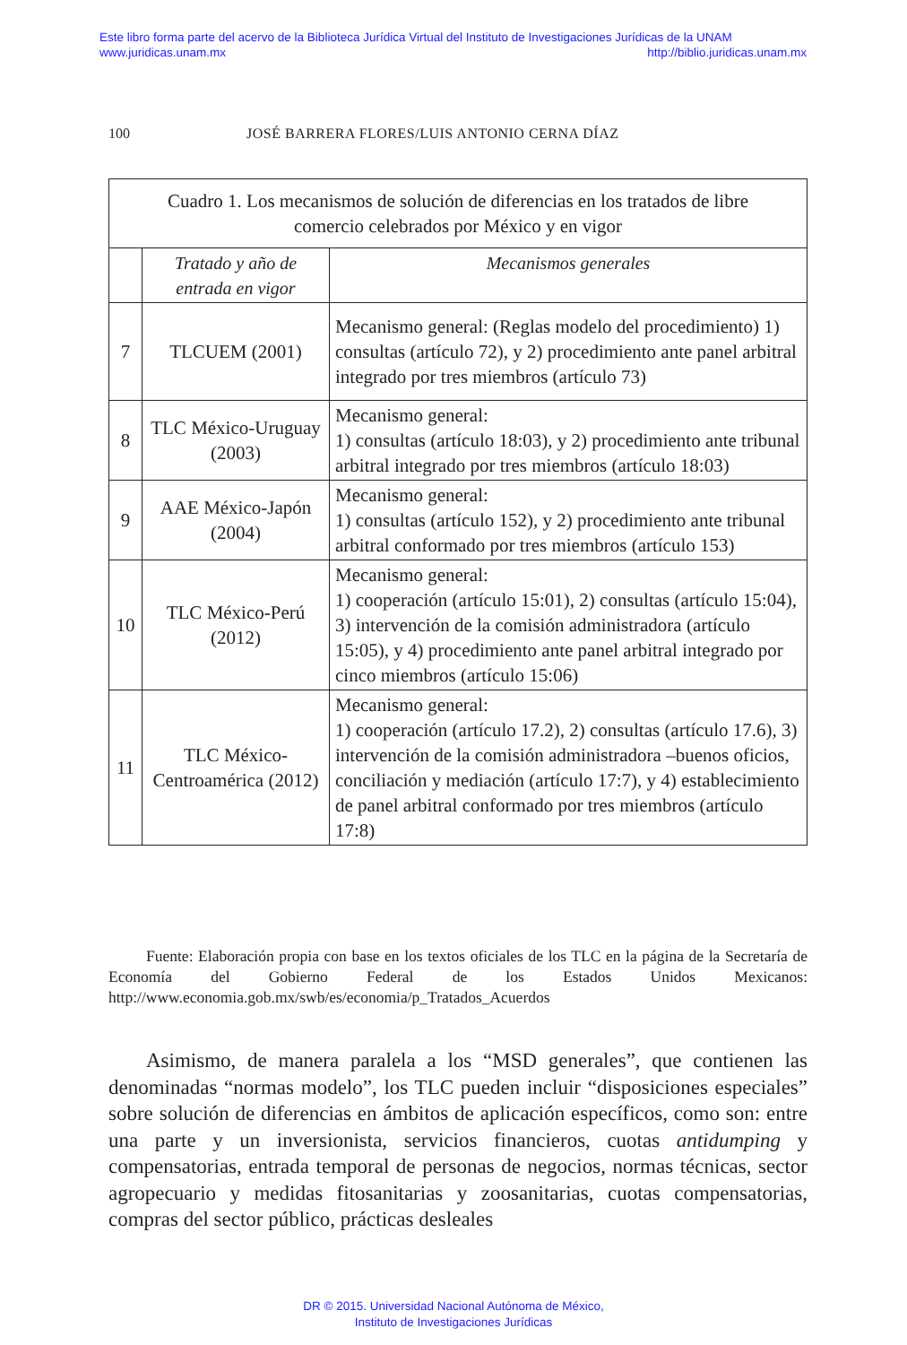Este libro forma parte del acervo de la Biblioteca Jurídica Virtual del Instituto de Investigaciones Jurídicas de la UNAM
www.juridicas.unam.mx http://biblio.juridicas.unam.mx
100 JOSÉ BARRERA FLORES/LUIS ANTONIO CERNA DÍAZ
| Cuadro 1. Los mecanismos de solución de diferencias en los tratados de libre comercio celebrados por México y en vigor | | |
| | Tratado y año de entrada en vigor | Mecanismos generales |
| 7 | TLCUEM (2001) | Mecanismo general: (Reglas modelo del procedimiento) 1) consultas (artículo 72), y 2) procedimiento ante panel arbitral integrado por tres miembros (artículo 73) |
| 8 | TLC México-Uruguay (2003) | Mecanismo general: 1) consultas (artículo 18:03), y 2) procedimiento ante tribunal arbitral integrado por tres miembros (artículo 18:03) |
| 9 | AAE México-Japón (2004) | Mecanismo general: 1) consultas (artículo 152), y 2) procedimiento ante tribunal arbitral conformado por tres miembros (artículo 153) |
| 10 | TLC México-Perú (2012) | Mecanismo general: 1) cooperación (artículo 15:01), 2) consultas (artículo 15:04), 3) intervención de la comisión administradora (artículo 15:05), y 4) procedimiento ante panel arbitral integrado por cinco miembros (artículo 15:06) |
| 11 | TLC México-Centroamérica (2012) | Mecanismo general: 1) cooperación (artículo 17.2), 2) consultas (artículo 17.6), 3) intervención de la comisión administradora –buenos oficios, conciliación y mediación (artículo 17:7), y 4) establecimiento de panel arbitral conformado por tres miembros (artículo 17:8) |
Fuente: Elaboración propia con base en los textos oficiales de los TLC en la página de la Secretaría de Economía del Gobierno Federal de los Estados Unidos Mexicanos: http://www.economia.gob.mx/swb/es/economia/p_Tratados_Acuerdos
Asimismo, de manera paralela a los “MSD generales”, que contienen las denominadas “normas modelo”, los TLC pueden incluir “disposiciones especiales” sobre solución de diferencias en ámbitos de aplicación específicos, como son: entre una parte y un inversionista, servicios financieros, cuotas antidumping y compensatorias, entrada temporal de personas de negocios, normas técnicas, sector agropecuario y medidas fitosanitarias y zoosanitarias, cuotas compensatorias, compras del sector público, prácticas desleales
DR © 2015. Universidad Nacional Autónoma de México,
Instituto de Investigaciones Jurídicas